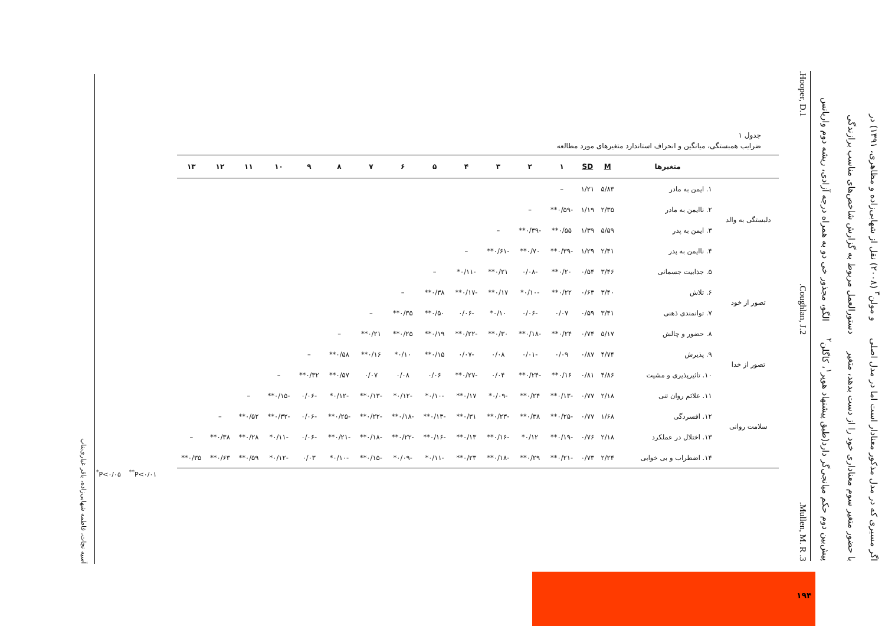اگر مسیری که در مدل مذکور معنادار است اما در مدل اصلی و مولن<sup>۳</sup> (۲۰۰۸) نقل از شهابی‌زاده و مظاهری، ۱۳۹۱) در
با حضور متغیر سوم معناداری خود را از دست بدهد، متغیر دستورالعمل مربوط به گزارش شاخص‌های مناسب برازندگی
پیش‌بین دوم حکم میانجی‌گر دارد(طبق پیشنهاد هوپر<sup>۱</sup>، کاگلن<sup>۲</sup> الگو، مجذور خی دو به همراه درجه آزادی، ریشه دوم واریانس
3. Mullen, M. R. 2.Coughlan, J. 1.Hooper, D.
جدول ۱
ضرایب همبستگی، میانگین و انحراف استاندارد متغیرهای مورد مطالعه
| | متغیرها | M | SD | ۱ | ۲ | ۳ | ۴ | ۵ | ۶ | ۷ | ۸ | ۹ | ۱۰ | ۱۱ | ۱۲ | ۱۳ |
| --- | --- | --- | --- | --- | --- | --- | --- | --- | --- | --- | --- | --- | --- | --- | --- | --- |
| دلبستگی به والد | ۱. ایمن به مادر | ۵/۸۳ | ۱/۲۱ | – | | | | | | | | | | | | |
| | ۲. ناایمن به مادر | ۲/۳۵ | ۱/۱۹ | -۰/۵۹** | – | | | | | | | | | | | |
| | ۳. ایمن به پدر | ۵/۵۹ | ۱/۳۹ | ۰/۵۵** | -۰/۳۹** | – | | | | | | | | | | |
| | ۴. ناایمن به پدر | ۲/۴۱ | ۱/۲۹ | -۰/۳۹** | ۰/۷۰** | -۰/۶۱** | – | | | | | | | | | |
| تصور از خود | ۵. جذابیت جسمانی | ۳/۴۶ | ۰/۵۴ | ۰/۲۰** | -۰/۰۸ | ۰/۲۱** | -۰/۱۱* | – | | | | | | | | |
| | ۶. تلاش | ۳/۴۰ | ۰/۶۳ | ۰/۲۲** | -۰/۱۰* | ۰/۱۷** | -۰/۱۷** | ۰/۳۸** | – | | | | | | | |
| | ۷. توانمندی ذهنی | ۳/۴۱ | ۰/۵۹ | ۰/۰۷ | -۰/۰۶ | ۰/۱۰* | -۰/۰۶ | ۰/۵۰** | ۰/۳۵** | – | | | | | | |
| | ۸. حضور و چالش | ۵/۱۷ | ۰/۷۴ | ۰/۲۴** | -۰/۱۸** | ۰/۳۰** | -۰/۲۲** | ۰/۱۹** | ۰/۲۵** | ۰/۲۱** | – | | | | | |
| تصور از خدا | ۹. پذیرش | ۴/۷۴ | ۰/۸۷ | ۰/۰۹ | -۰/۰۱ | ۰/۰۸ | -۰/۰۷ | ۰/۱۵** | ۰/۱۰* | ۰/۱۶** | ۰/۵۸** | – | | | | |
| | ۱۰. تاثیرپذیری و مشیت | ۴/۸۶ | ۰/۸۱ | ۰/۱۶** | -۰/۲۴** | ۰/۰۴ | -۰/۲۷** | ۰/۰۶ | ۰/۰۸ | ۰/۰۷ | ۰/۵۷** | ۰/۳۲** | – | | | |
| سلامت روانی | ۱۱. علائم روان تنی | ۲/۱۸ | ۰/۷۷ | -۰/۱۳** | ۰/۲۴** | -۰/۰۹* | ۰/۱۷** | -۰/۱۰* | -۰/۱۲* | -۰/۱۳** | -۰/۱۲* | -۰/۰۶ | -۰/۱۵** | – | | |
| | ۱۲. افسردگی | ۱/۶۸ | ۰/۷۷ | -۰/۲۵** | ۰/۳۸** | -۰/۲۳** | ۰/۳۱** | -۰/۱۳** | -۰/۱۸** | -۰/۲۲** | -۰/۲۵** | -۰/۰۶ | -۰/۳۲** | ۰/۵۲** | – | |
| | ۱۳. اختلال در عملکرد | ۲/۱۸ | ۰/۷۶ | -۰/۱۹** | ۰/۱۲* | -۰/۱۶** | ۰/۱۳** | -۰/۱۶** | -۰/۲۲** | -۰/۱۸** | -۰/۲۱** | -۰/۰۶ | -۰/۱۱* | ۰/۲۸** | ۰/۳۸** | – |
| | ۱۴. اضطراب و بی خوابی | ۲/۲۴ | ۰/۷۳ | -۰/۲۱** | ۰/۲۹** | -۰/۱۸** | ۰/۲۳** | -۰/۱۱* | -۰/۰۹* | -۰/۱۵** | -۰/۱۰* | ۰/۰۳ | -۰/۱۲* | ۰/۵۹** | ۰/۶۳** | ۰/۳۵** |
<sup>*</sup> P<۰/۰۵ <sup>**</sup>P<۰/۰۱
آسیه نجات، فاطمه شهابی‌زاده، باقر غباری‌بناب
۱۹۴